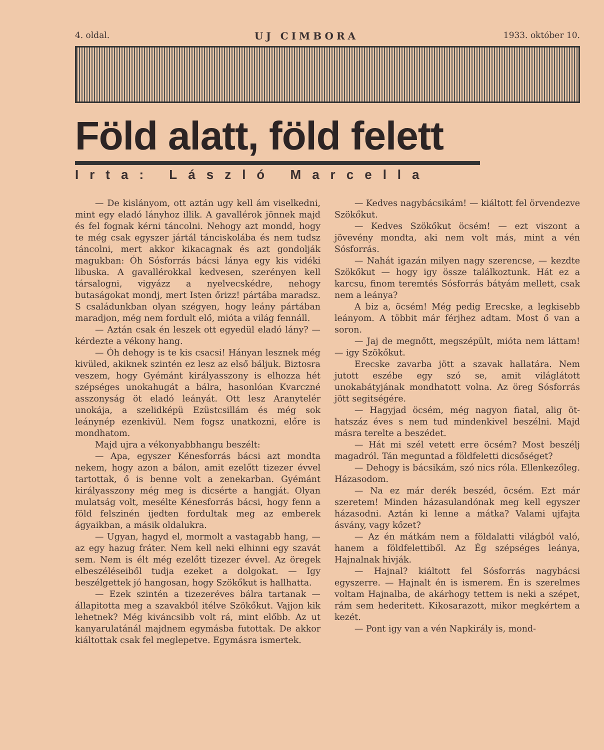4. oldal. UJ CIMBORA 1933. október 10.
Föld alatt, föld felett
Irta: László Marcella
— De kislányom, ott aztán ugy kell ám viselkedni, mint egy eladó lányhoz illik. A gavallérok jönnek majd és fel fognak kérni táncolni. Nehogy azt mondd, hogy te még csak egyszer jártál tánciskolába és nem tudsz táncolni, mert akkor kikacagnak és azt gondolják magukban: Óh Sósforrás bácsi lánya egy kis vidéki libuska. A gavallérokkal kedvesen, szerényen kell társalogni, vigyázz a nyelvecskédre, nehogy butaságokat mondj, mert Isten őrizz! pártába maradsz. S családunkban olyan szégyen, hogy leány pártában maradjon, még nem fordult elő, mióta a világ fennáll.
— Aztán csak én leszek ott egyedül eladó lány? — kérdezte a vékony hang.
— Óh dehogy is te kis csacsi! Hányan lesznek még kivüled, akiknek szintén ez lesz az első báljuk. Biztosra veszem, hogy Gyémánt királyasszony is elhozza hét szépséges unokahugát a bálra, hasonlóan Kvarczné asszonyság öt eladó leányát. Ott lesz Aranytelér unokája, a szelidképü Ezüstcsillám és még sok leánynép ezenkivül. Nem fogsz unatkozni, előre is mondhatom.
Majd ujra a vékonyabbhangu beszélt:
— Apa, egyszer Kénesforrás bácsi azt mondta nekem, hogy azon a bálon, amit ezelőtt tizezer évvel tartottak, ő is benne volt a zenekarban. Gyémánt királyasszony még meg is dicsérte a hangját. Olyan mulatság volt, mesélte Kénesforrás bácsi, hogy fenn a föld felszinén ijedten fordultak meg az emberek ágyaikban, a másik oldalukra.
— Ugyan, hagyd el, mormolt a vastagabb hang, — az egy hazug fráter. Nem kell neki elhinni egy szavát sem. Nem is élt még ezelőtt tizezer évvel. Az öregek elbeszéléseiből tudja ezeket a dolgokat. — Igy beszélgettek jó hangosan, hogy Szökőkut is hallhatta.
— Ezek szintén a tizezeréves bálra tartanak — állapitotta meg a szavakból itélve Szökőkut. Vajjon kik lehetnek? Még kiváncsibb volt rá, mint előbb. Az ut kanyarulatánál majdnem egymásba futottak. De akkor kiáltottak csak fel meglepetve. Egymásra ismertek.
— Kedves nagybácsikám! — kiáltott fel örvendezve Szökőkut.
— Kedves Szökőkut öcsém! — ezt viszont a jövevény mondta, aki nem volt más, mint a vén Sósforrás.
— Nahát igazán milyen nagy szerencse, — kezdte Szökőkut — hogy igy össze találkoztunk. Hát ez a karcsu, finom teremtés Sósforrás bátyám mellett, csak nem a leánya?
A biz a, öcsém! Még pedig Erecske, a legkisebb leányom. A többit már férjhez adtam. Most ő van a soron.
— Jaj de megnőtt, megszépült, mióta nem láttam! — igy Szökőkut.
Erecske zavarba jött a szavak hallatára. Nem jutott eszébe egy szó se, amit világlátott unokabátyjának mondhatott volna. Az öreg Sósforrás jött segitségére.
— Hagyjad öcsém, még nagyon fiatal, alig öt-hatszáz éves s nem tud mindenkivel beszélni. Majd másra terelte a beszédet.
— Hát mi szél vetett erre öcsém? Most beszélj magadról. Tán meguntad a földfeletti dicsőséget?
— Dehogy is bácsikám, szó nics róla. Ellenkezőleg. Házasodom.
— Na ez már derék beszéd, öcsém. Ezt már szeretem! Minden házasulandónak meg kell egyszer házasodni. Aztán ki lenne a mátka? Valami ujfajta ásvány, vagy kőzet?
— Az én mátkám nem a földalatti világból való, hanem a földfelettiből. Az Ég szépséges leánya, Hajnalnak hivják.
— Hajnal? kiáltott fel Sósforrás nagybácsi egyszerre. — Hajnalt én is ismerem. Én is szerelmes voltam Hajnalba, de akárhogy tettem is neki a szépet, rám sem hederitett. Kikosarazott, mikor megkértem a kezét.
— Pont igy van a vén Napkirály is, mond-